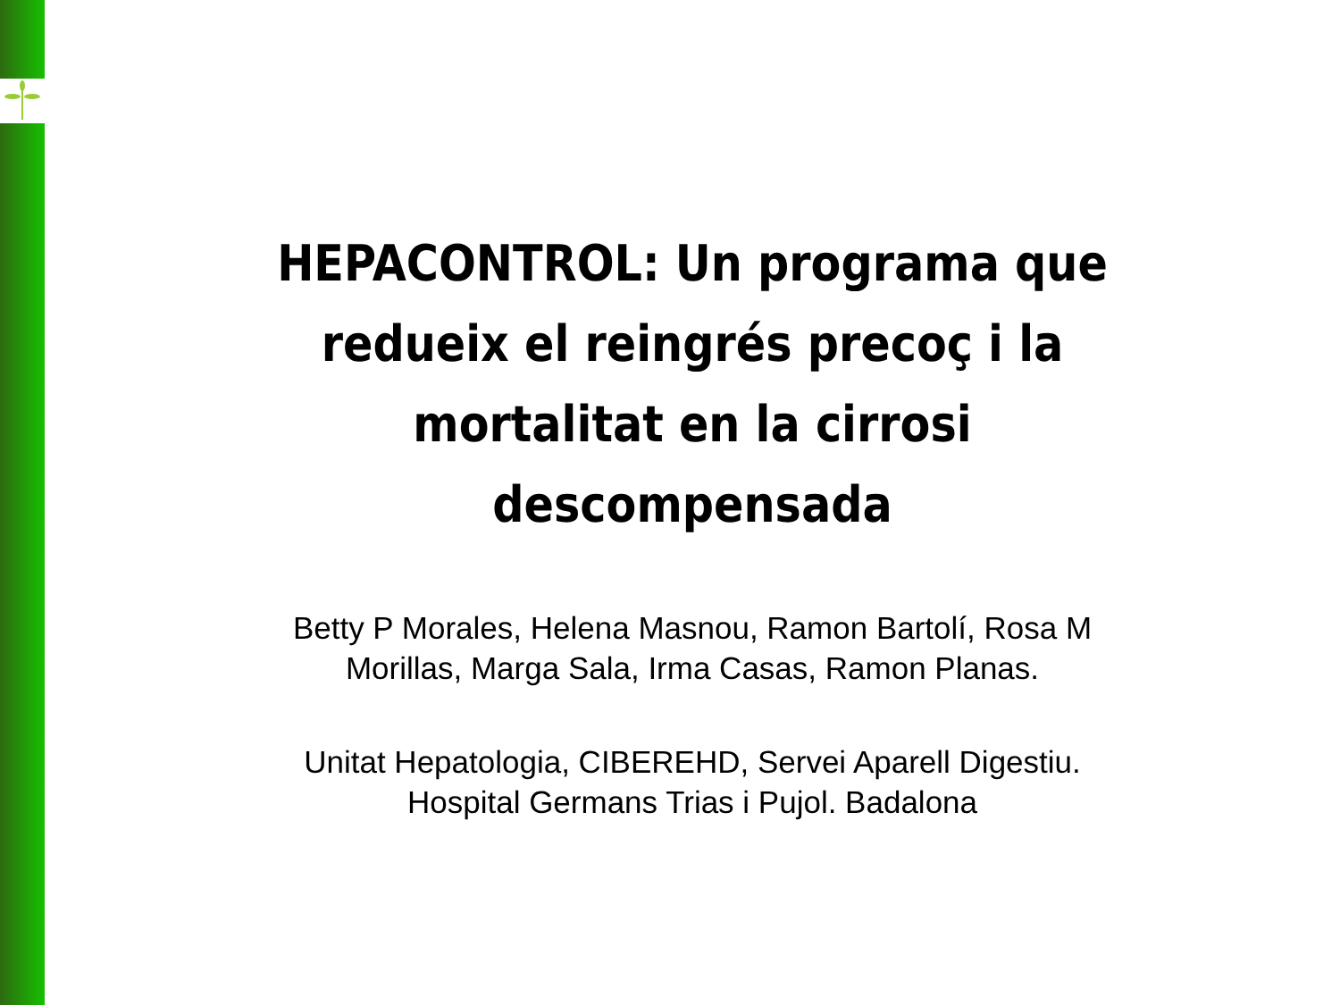HEPACONTROL: Un programa que redueix el reingrés precoç i la mortalitat en la cirrosi descompensada
Betty P Morales, Helena Masnou, Ramon Bartolí, Rosa M
Morillas, Marga Sala, Irma Casas, Ramon Planas.
Unitat Hepatologia, CIBEREHD, Servei Aparell Digestiu.
Hospital Germans Trias i Pujol. Badalona